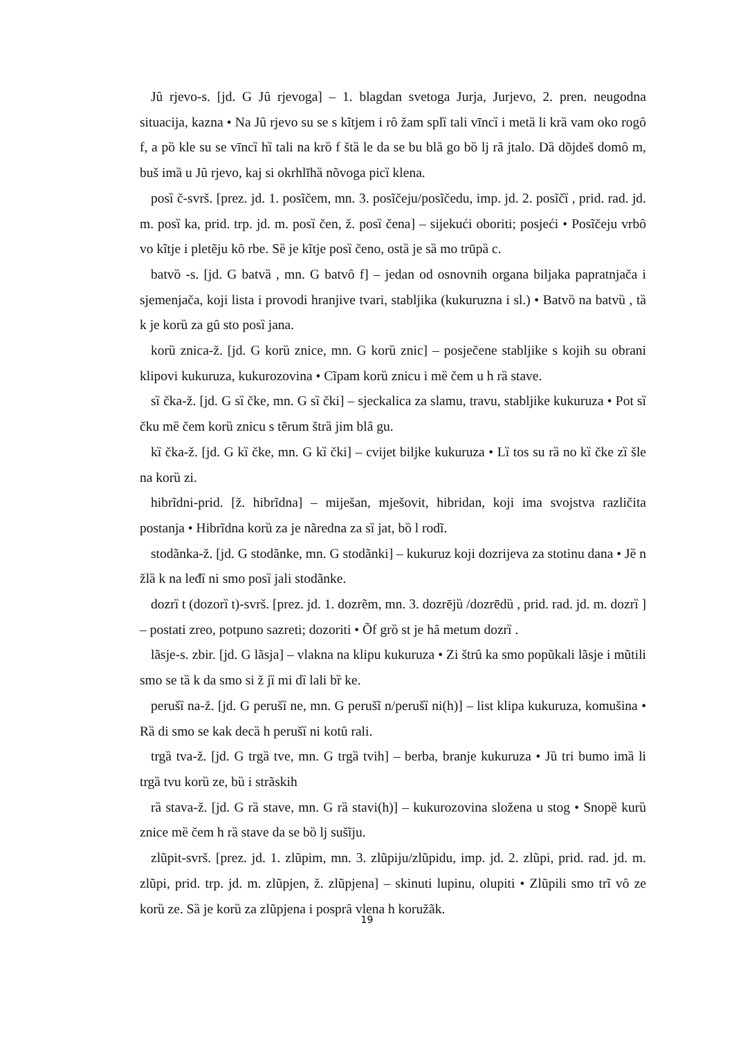Jȗ rjevo-s. [jd. G Jȗ rjevoga] – 1. blagdan svetoga Jurja, Jurjevo, 2. pren. neugodna situacija, kazna • Na Jȗ rjevo su se s kĩtjem i rȏ žam splȉ tali vīncȉ i metȁ li krȁ vam oko rogȏ f, a pȍ kle su se vīncȉ hȉ tali na krȍ f štȁ le da se bu blȃ go bȍ lj rȃ jtalo. Dȁ dõjdeš domȏ m, buš imȁ u Jȗ rjevo, kaj si okrhlīhȁ nõvoga picȉ klena.
posȉ č-svrš. [prez. jd. 1. posĩčem, mn. 3. posĩčeju/posĩčedu, imp. jd. 2. posĩčȉ , prid. rad. jd. m. posȉ ka, prid. trp. jd. m. posȉ čen, ž. posȉ čena] – sijekući oboriti; posjeći • Posĩčeju vrbȏ vo kĩtje i pletẽju kȏ rbe. Sȅ je kĩtje posȉ čeno, ostȁ je sȁ mo trūpȁ c.
batvȍ -s. [jd. G batvȁ , mn. G batvȏ f] – jedan od osnovnih organa biljaka papratnjača i sjemenjača, koji lista i provodi hranjive tvari, stabljika (kukuruzna i sl.) • Batvȍ na batvȕ , tȁ k je korȕ za gȗ sto posȉ jana.
korȕ znica-ž. [jd. G korȕ znice, mn. G korȕ znic] – posječene stabljike s kojih su obrani klipovi kukuruza, kukurozovina • Cĩpam korȕ znicu i mȅ čem u h rȁ stave.
sȉ čka-ž. [jd. G sȉ čke, mn. G sȉ čki] – sjeckalica za slamu, travu, stabljike kukuruza • Pot sȉ čku mȅ čem korȕ znicu s tẽrum štrȁ jim blȃ gu.
kȉ čka-ž. [jd. G kȉ čke, mn. G kȉ čki] – cvijet biljke kukuruza • Lȉ tos su rȁ no kȉ čke zȉ šle na korȕ zi.
hibrĩdni-prid. [ž. hibrĩdna] – miješan, mješovit, hibridan, koji ima svojstva različita postanja • Hibrĩdna korȕ za je nãredna za sȉ jat, bȍ l rodĩ.
stodãnka-ž. [jd. G stodãnke, mn. G stodãnki] – kukuruz koji dozrijeva za stotinu dana • Jȅ n žlȁ k na leđȉ ni smo posȉ jali stodãnke.
dozrȉ t (dozorȉ t)-svrš. [prez. jd. 1. dozrẽm, mn. 3. dozrējȕ /dozrēdȕ , prid. rad. jd. m. dozrȉ ] – postati zreo, potpuno sazreti; dozoriti • Õf grȍ st je hȃ metum dozrȉ .
lãsje-s. zbir. [jd. G lãsja] – vlakna na klipu kukuruza • Zi štrȗ ka smo popũkali lãsje i mũtili smo se tȁ k da smo si ž jȉ mi dȉ lali bȑ ke.
perušȉ na-ž. [jd. G perušȉ ne, mn. G perušĩ n/perušȉ ni(h)] – list klipa kukuruza, komušina • Rȁ di smo se kak decȁ h perušȉ ni kotȗ rali.
trgȁ tva-ž. [jd. G trgȁ tve, mn. G trgȁ tvih] – berba, branje kukuruza • Jȕ tri bumo imȁ li trgȁ tvu korȕ ze, bȕ i strãskih
rȁ stava-ž. [jd. G rȁ stave, mn. G rȁ stavi(h)] – kukurozovina složena u stog • Snopȅ kurȕ znice mȅ čem h rȁ stave da se bȍ lj sušĩju.
zlũpit-svrš. [prez. jd. 1. zlũpim, mn. 3. zlũpiju/zlũpidu, imp. jd. 2. zlũpi, prid. rad. jd. m. zlũpi, prid. trp. jd. m. zlũpjen, ž. zlũpjena] – skinuti lupinu, olupiti • Zlũpili smo trĩ vȏ ze korȕ ze. Sȁ je korȕ za zlũpjena i posprȃ vlena h koružãk.
19